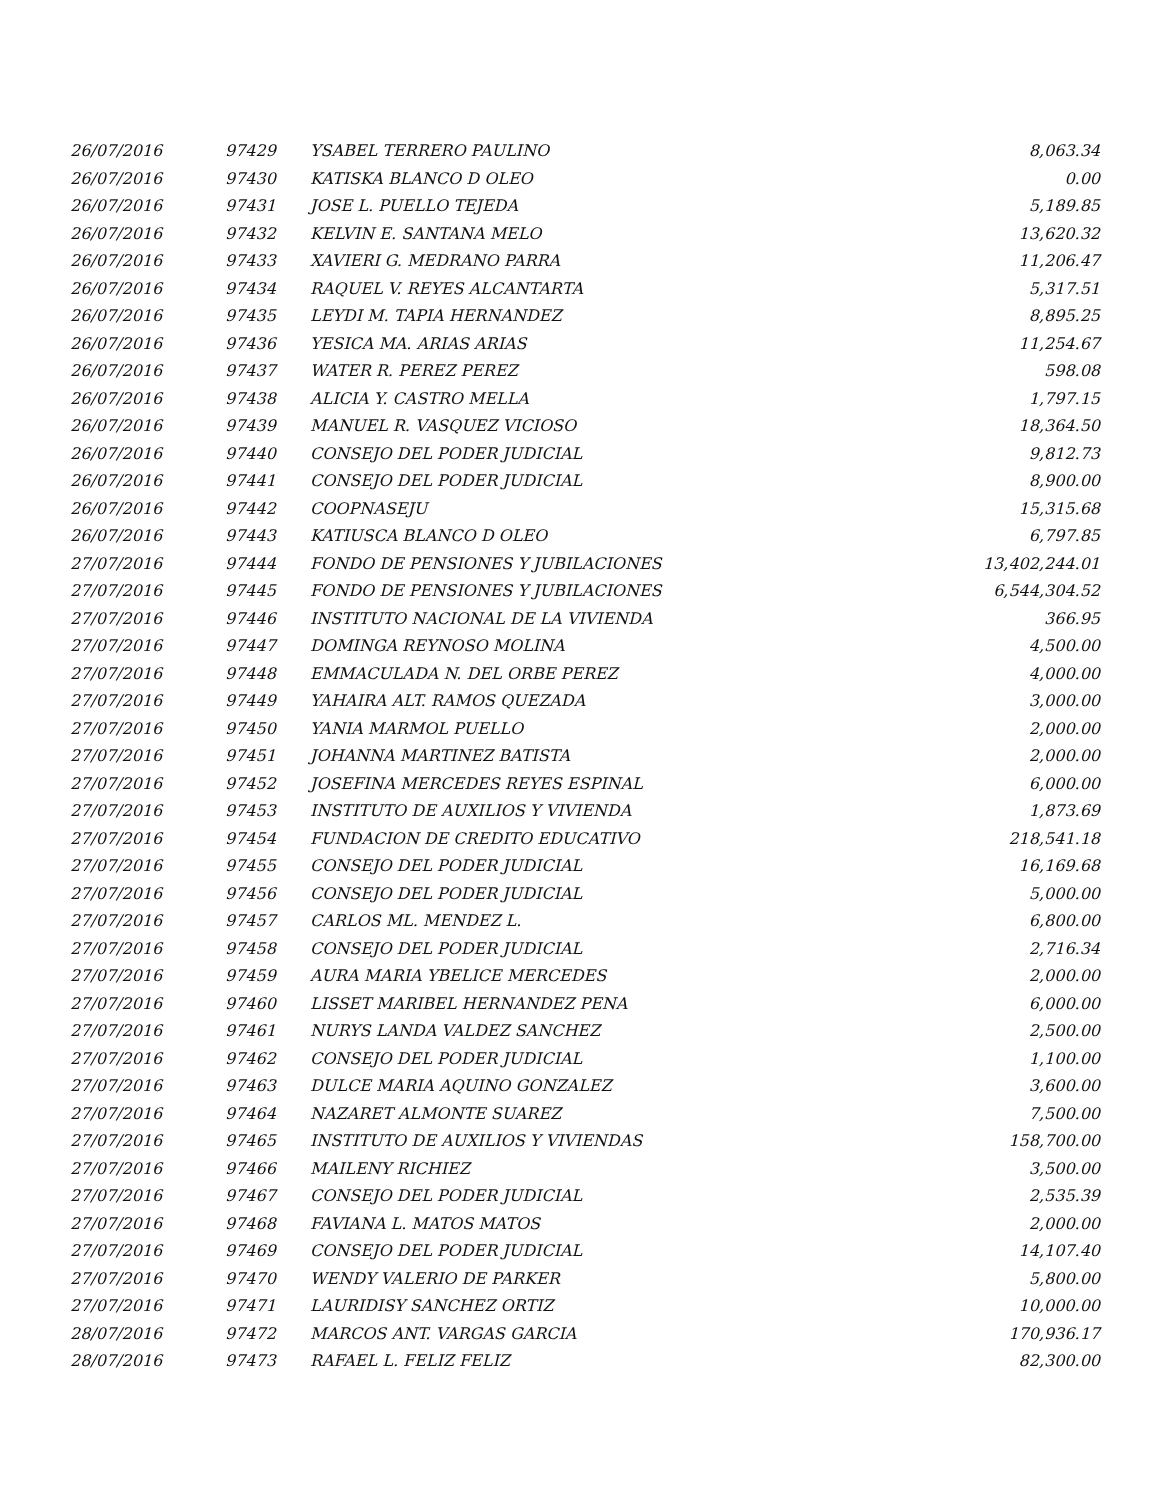| 26/07/2016 | 97429 | YSABEL TERRERO PAULINO | 8,063.34 |
| 26/07/2016 | 97430 | KATISKA BLANCO D OLEO | 0.00 |
| 26/07/2016 | 97431 | JOSE L. PUELLO TEJEDA | 5,189.85 |
| 26/07/2016 | 97432 | KELVIN E. SANTANA MELO | 13,620.32 |
| 26/07/2016 | 97433 | XAVIERI G. MEDRANO PARRA | 11,206.47 |
| 26/07/2016 | 97434 | RAQUEL V. REYES ALCANTARTA | 5,317.51 |
| 26/07/2016 | 97435 | LEYDI M. TAPIA HERNANDEZ | 8,895.25 |
| 26/07/2016 | 97436 | YESICA MA. ARIAS ARIAS | 11,254.67 |
| 26/07/2016 | 97437 | WATER R. PEREZ PEREZ | 598.08 |
| 26/07/2016 | 97438 | ALICIA Y. CASTRO MELLA | 1,797.15 |
| 26/07/2016 | 97439 | MANUEL R. VASQUEZ VICIOSO | 18,364.50 |
| 26/07/2016 | 97440 | CONSEJO DEL PODER JUDICIAL | 9,812.73 |
| 26/07/2016 | 97441 | CONSEJO DEL PODER JUDICIAL | 8,900.00 |
| 26/07/2016 | 97442 | COOPNASEJU | 15,315.68 |
| 26/07/2016 | 97443 | KATIUSCA BLANCO D OLEO | 6,797.85 |
| 27/07/2016 | 97444 | FONDO DE PENSIONES Y JUBILACIONES | 13,402,244.01 |
| 27/07/2016 | 97445 | FONDO DE PENSIONES Y JUBILACIONES | 6,544,304.52 |
| 27/07/2016 | 97446 | INSTITUTO NACIONAL DE LA VIVIENDA | 366.95 |
| 27/07/2016 | 97447 | DOMINGA REYNOSO MOLINA | 4,500.00 |
| 27/07/2016 | 97448 | EMMACULADA N. DEL ORBE PEREZ | 4,000.00 |
| 27/07/2016 | 97449 | YAHAIRA ALT. RAMOS QUEZADA | 3,000.00 |
| 27/07/2016 | 97450 | YANIA MARMOL PUELLO | 2,000.00 |
| 27/07/2016 | 97451 | JOHANNA MARTINEZ BATISTA | 2,000.00 |
| 27/07/2016 | 97452 | JOSEFINA MERCEDES REYES ESPINAL | 6,000.00 |
| 27/07/2016 | 97453 | INSTITUTO DE AUXILIOS Y VIVIENDA | 1,873.69 |
| 27/07/2016 | 97454 | FUNDACION DE CREDITO EDUCATIVO | 218,541.18 |
| 27/07/2016 | 97455 | CONSEJO DEL PODER JUDICIAL | 16,169.68 |
| 27/07/2016 | 97456 | CONSEJO DEL PODER JUDICIAL | 5,000.00 |
| 27/07/2016 | 97457 | CARLOS ML. MENDEZ L. | 6,800.00 |
| 27/07/2016 | 97458 | CONSEJO DEL PODER JUDICIAL | 2,716.34 |
| 27/07/2016 | 97459 | AURA MARIA YBELICE MERCEDES | 2,000.00 |
| 27/07/2016 | 97460 | LISSET MARIBEL HERNANDEZ PENA | 6,000.00 |
| 27/07/2016 | 97461 | NURYS LANDA VALDEZ SANCHEZ | 2,500.00 |
| 27/07/2016 | 97462 | CONSEJO DEL PODER JUDICIAL | 1,100.00 |
| 27/07/2016 | 97463 | DULCE MARIA AQUINO GONZALEZ | 3,600.00 |
| 27/07/2016 | 97464 | NAZARET ALMONTE SUAREZ | 7,500.00 |
| 27/07/2016 | 97465 | INSTITUTO DE AUXILIOS Y VIVIENDAS | 158,700.00 |
| 27/07/2016 | 97466 | MAILENY RICHIEZ | 3,500.00 |
| 27/07/2016 | 97467 | CONSEJO DEL PODER JUDICIAL | 2,535.39 |
| 27/07/2016 | 97468 | FAVIANA L. MATOS MATOS | 2,000.00 |
| 27/07/2016 | 97469 | CONSEJO DEL PODER JUDICIAL | 14,107.40 |
| 27/07/2016 | 97470 | WENDY VALERIO DE PARKER | 5,800.00 |
| 27/07/2016 | 97471 | LAURIDISY SANCHEZ ORTIZ | 10,000.00 |
| 28/07/2016 | 97472 | MARCOS ANT. VARGAS GARCIA | 170,936.17 |
| 28/07/2016 | 97473 | RAFAEL L. FELIZ FELIZ | 82,300.00 |